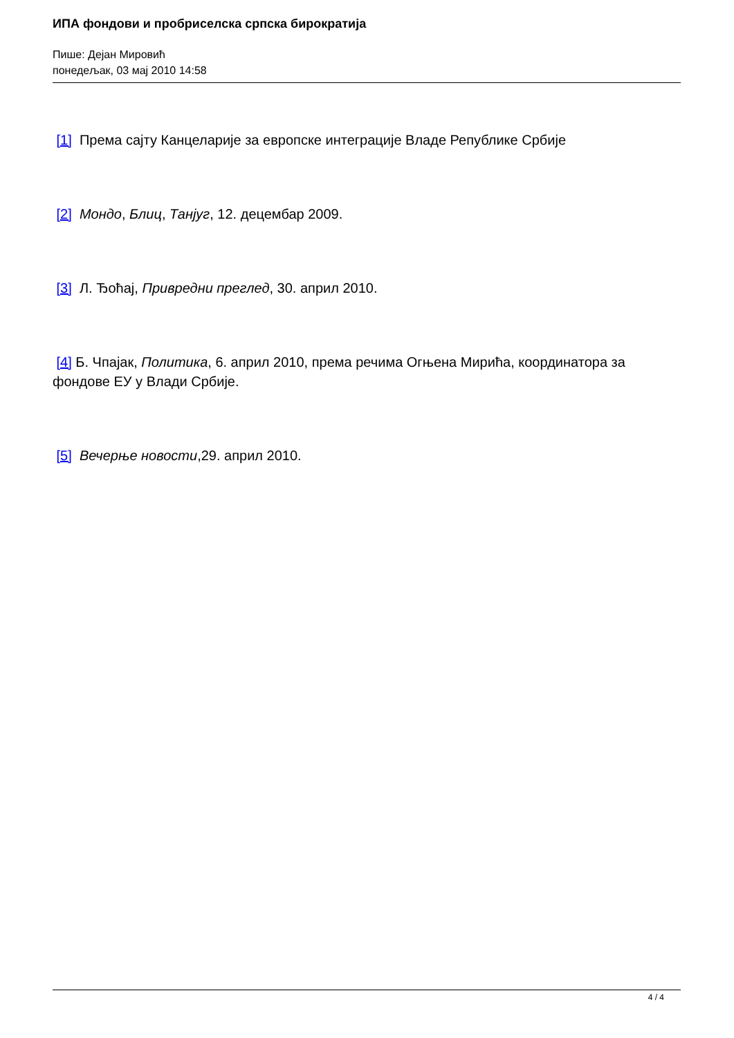ИПА фондови и пробриселска српска бирократија
Пише: Дејан Мировић
понедељак, 03 мај 2010 14:58
[1] Према сајту Канцеларије за европске интеграције Владе Републике Србије
[2] Мондо, Блиц, Танјуг, 12. децембар 2009.
[3] Л. Ђоћај, Привредни преглед, 30. април 2010.
[4] Б. Чпајак, Политика, 6. април 2010, према речима Огњена Мирића, координатора за фондове ЕУ у Влади Србије.
[5] Вечерње новости,29. април 2010.
4 / 4